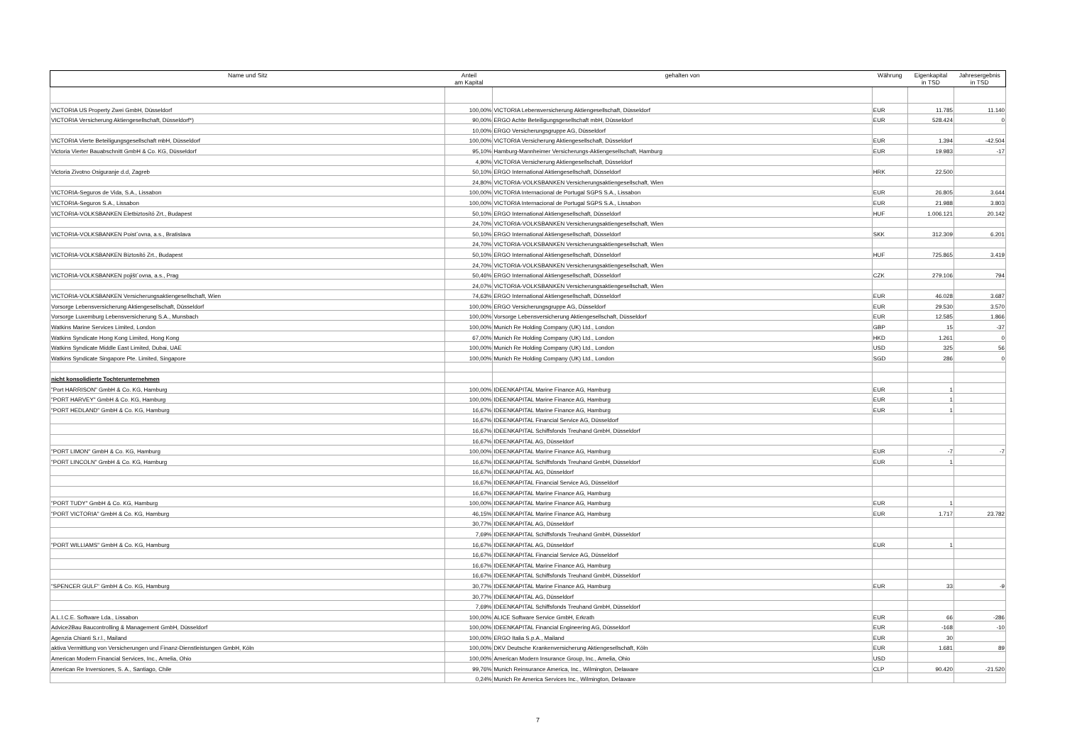| Name und Sitz | Anteil am Kapital | gehalten von | Währung | Eigenkapital in TSD | Jahresergebnis in TSD |
| --- | --- | --- | --- | --- | --- |
| VICTORIA US Property Zwei GmbH, Düsseldorf | 100,00% | VICTORIA Lebensversicherung Aktiengesellschaft, Düsseldorf | EUR | 11.785 | 11.140 |
| VICTORIA Versicherung Aktiengesellschaft, Düsseldorf*) | 90,00% | ERGO Achte Beteiligungsgesellschaft mbH, Düsseldorf | EUR | 528.424 | 0 |
| | 10,00% | ERGO Versicherungsgruppe AG, Düsseldorf | | | |
| VICTORIA Vierte Beteiligungsgesellschaft mbH, Düsseldorf | 100,00% | VICTORIA Versicherung Aktiengesellschaft, Düsseldorf | EUR | 1.394 | -42.504 |
| Victoria Vierter Bauabschnitt GmbH & Co. KG, Düsseldorf | 95,10% | Hamburg-Mannheimer Versicherungs-Aktiengesellschaft, Hamburg | EUR | 19.983 | -17 |
| | 4,90% | VICTORIA Versicherung Aktiengesellschaft, Düsseldorf | | | |
| Victoria Zivotno Osiguranje d.d, Zagreb | 50,10% | ERGO International Aktiengesellschaft, Düsseldorf | HRK | 22.500 | |
| | 24,80% | VICTORIA-VOLKSBANKEN Versicherungsaktiengesellschaft, Wien | | | |
| VICTORIA-Seguros de Vida, S.A., Lissabon | 100,00% | VICTORIA Internacional de Portugal SGPS S.A., Lissabon | EUR | 26.805 | 3.644 |
| VICTORIA-Seguros S.A., Lissabon | 100,00% | VICTORIA Internacional de Portugal SGPS S.A., Lissabon | EUR | 21.988 | 3.803 |
| VICTORIA-VOLKSBANKEN Eletbiztosító Zrt., Budapest | 50,10% | ERGO International Aktiengesellschaft, Düsseldorf | HUF | 1.006.121 | 20.142 |
| | 24,70% | VICTORIA-VOLKSBANKEN Versicherungsaktiengesellschaft, Wien | | | |
| VICTORIA-VOLKSBANKEN Poist´ovna, a.s., Bratislava | 50,10% | ERGO International Aktiengesellschaft, Düsseldorf | SKK | 312.309 | 6.201 |
| | 24,70% | VICTORIA-VOLKSBANKEN Versicherungsaktiengesellschaft, Wien | | | |
| VICTORIA-VOLKSBANKEN Biztosító Zrt., Budapest | 50,10% | ERGO International Aktiengesellschaft, Düsseldorf | HUF | 725.865 | 3.419 |
| | 24,70% | VICTORIA-VOLKSBANKEN Versicherungsaktiengesellschaft, Wien | | | |
| VICTORIA-VOLKSBANKEN pojišt´ovna, a.s., Prag | 50,46% | ERGO International Aktiengesellschaft, Düsseldorf | CZK | 279.106 | 794 |
| | 24,07% | VICTORIA-VOLKSBANKEN Versicherungsaktiengesellschaft, Wien | | | |
| VICTORIA-VOLKSBANKEN Versicherungsaktiengesellschaft, Wien | 74,63% | ERGO International Aktiengesellschaft, Düsseldorf | EUR | 46.028 | 3.687 |
| Vorsorge Lebensversicherung Aktiengesellschaft, Düsseldorf | 100,00% | ERGO Versicherungsgruppe AG, Düsseldorf | EUR | 29.530 | 3.570 |
| Vorsorge Luxemburg Lebensversicherung S.A., Munsbach | 100,00% | Vorsorge Lebensversicherung Aktiengesellschaft, Düsseldorf | EUR | 12.585 | 1.866 |
| Watkins Marine Services Limited, London | 100,00% | Munich Re Holding Company (UK) Ltd., London | GBP | 15 | -37 |
| Watkins Syndicate Hong Kong Limited, Hong Kong | 67,00% | Munich Re Holding Company (UK) Ltd., London | HKD | 1.261 | 0 |
| Watkins Syndicate Middle East Limited, Dubai, UAE | 100,00% | Munich Re Holding Company (UK) Ltd., London | USD | 325 | 56 |
| Watkins Syndicate Singapore Pte. Limited, Singapore | 100,00% | Munich Re Holding Company (UK) Ltd., London | SGD | 286 | 0 |
| nicht konsolidierte Tochterunternehmen | | | | | |
| "Port HARRISON" GmbH & Co. KG, Hamburg | 100,00% | IDEENKAPITAL Marine Finance AG, Hamburg | EUR | 1 | |
| "PORT HARVEY" GmbH & Co. KG, Hamburg | 100,00% | IDEENKAPITAL Marine Finance AG, Hamburg | EUR | 1 | |
| "PORT HEDLAND" GmbH & Co. KG, Hamburg | 16,67% | IDEENKAPITAL Marine Finance AG, Hamburg | EUR | 1 | |
| | 16,67% | IDEENKAPITAL Financial Service AG, Düsseldorf | | | |
| | 16,67% | IDEENKAPITAL Schiffsfonds Treuhand GmbH, Düsseldorf | | | |
| | 16,67% | IDEENKAPITAL AG, Düsseldorf | | | |
| "PORT LIMON" GmbH & Co. KG, Hamburg | 100,00% | IDEENKAPITAL Marine Finance AG, Hamburg | EUR | -7 | -7 |
| "PORT LINCOLN" GmbH & Co. KG, Hamburg | 16,67% | IDEENKAPITAL Schiffsfonds Treuhand GmbH, Düsseldorf | EUR | 1 | |
| | 16,67% | IDEENKAPITAL AG, Düsseldorf | | | |
| | 16,67% | IDEENKAPITAL Financial Service AG, Düsseldorf | | | |
| | 16,67% | IDEENKAPITAL Marine Finance AG, Hamburg | | | |
| "PORT TUDY" GmbH & Co. KG, Hamburg | 100,00% | IDEENKAPITAL Marine Finance AG, Hamburg | EUR | 1 | |
| "PORT VICTORIA" GmbH & Co. KG, Hamburg | 46,15% | IDEENKAPITAL Marine Finance AG, Hamburg | EUR | 1.717 | 23.782 |
| | 30,77% | IDEENKAPITAL AG, Düsseldorf | | | |
| | 7,69% | IDEENKAPITAL Schiffsfonds Treuhand GmbH, Düsseldorf | | | |
| "PORT WILLIAMS" GmbH & Co. KG, Hamburg | 16,67% | IDEENKAPITAL AG, Düsseldorf | EUR | 1 | |
| | 16,67% | IDEENKAPITAL Financial Service AG, Düsseldorf | | | |
| | 16,67% | IDEENKAPITAL Marine Finance AG, Hamburg | | | |
| | 16,67% | IDEENKAPITAL Schiffsfonds Treuhand GmbH, Düsseldorf | | | |
| "SPENCER GULF" GmbH & Co. KG, Hamburg | 30,77% | IDEENKAPITAL Marine Finance AG, Hamburg | EUR | 33 | -9 |
| | 30,77% | IDEENKAPITAL AG, Düsseldorf | | | |
| | 7,69% | IDEENKAPITAL Schiffsfonds Treuhand GmbH, Düsseldorf | | | |
| A.L.I.C.E. Software Lda., Lissabon | 100,00% | ALICE Software Service GmbH, Erkrath | EUR | 66 | -286 |
| Advice2Bau Baucontrolling & Management GmbH, Düsseldorf | 100,00% | IDEENKAPITAL Financial Engineering AG, Düsseldorf | EUR | -168 | -10 |
| Agenzia Chianti S.r.l., Mailand | 100,00% | ERGO Italia S.p.A., Mailand | EUR | 30 | |
| aktiva Vermittlung von Versicherungen und Finanz-Dienstleistungen GmbH, Köln | 100,00% | DKV Deutsche Krankenversicherung Aktiengesellschaft, Köln | EUR | 1.681 | 89 |
| American Modern Financial Services, Inc., Amelia, Ohio | 100,00% | American Modern Insurance Group, Inc., Amelia, Ohio | USD | | |
| American Re Inversiones, S. A., Santiago, Chile | 99,76% | Munich Reinsurance America, Inc., Wilmington, Delaware | CLP | 90.420 | -21.520 |
| | 0,24% | Munich Re America Services Inc., Wilmington, Delaware | | | |
7